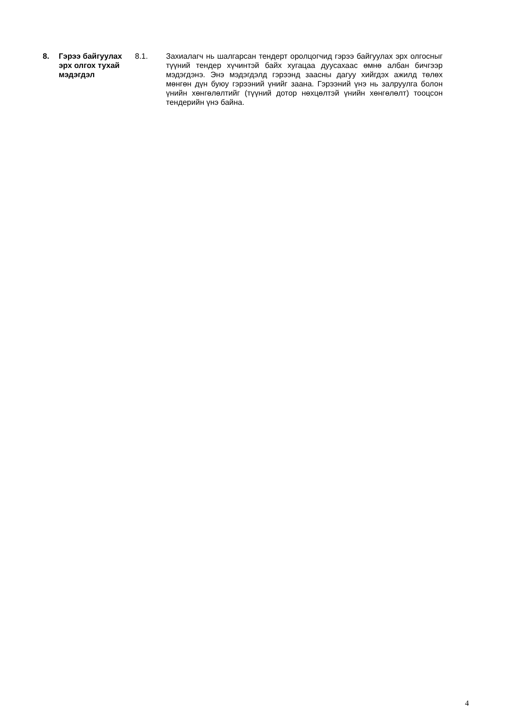8. Гэрээ байгуулах эрх олгох тухай мэдэгдэл
8.1. Захиалагч нь шалгарсан тендерт оролцогчид гэрээ байгуулах эрх олгосныг түүний тендер хүчинтэй байх хугацаа дуусахаас өмнө албан бичгээр мэдэгдэнэ. Энэ мэдэгдэлд гэрээнд заасны дагуу хийгдэх ажилд төлөх мөнгөн дүн буюу гэрээний үнийг заана. Гэрээний үнэ нь залруулга болон үнийн хөнгөлөлтийг (түүний дотор нөхцөлтэй үнийн хөнгөлөлт) тооцсон тендерийн үнэ байна.
4